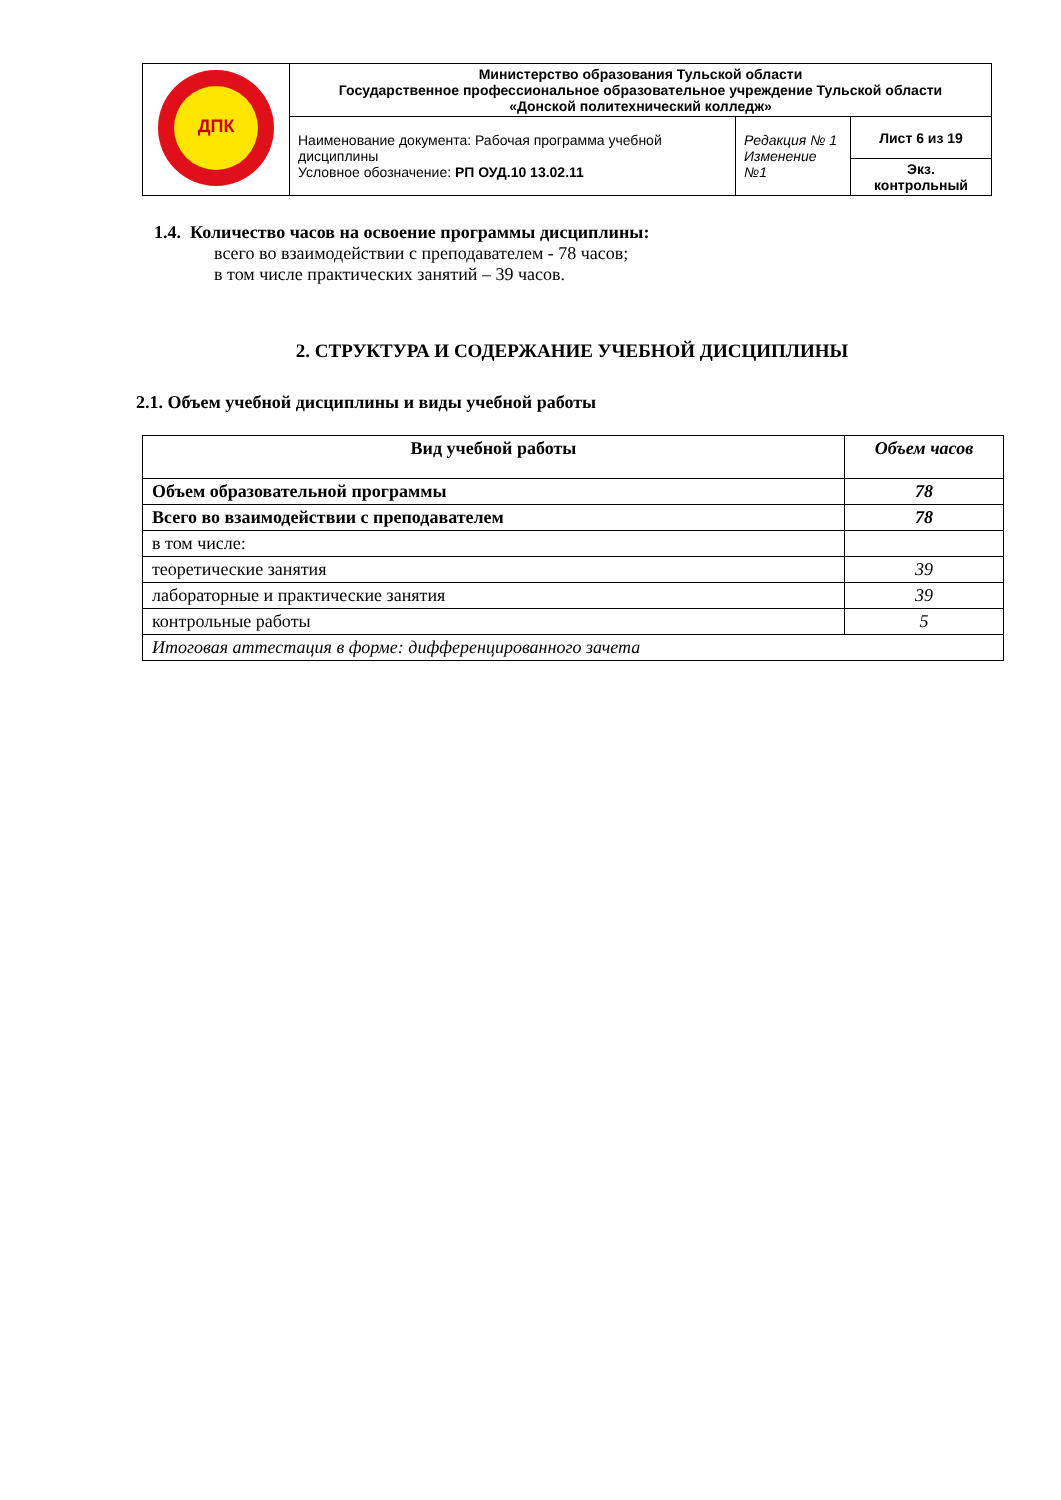| ДПК | Министерство образования Тульской области Государственное профессиональное образовательное учреждение Тульской области «Донской политехнический колледж» | | |
| | Наименование документа: Рабочая программа учебной дисциплины Условное обозначение: РП ОУД.10 13.02.11 | Редакция № 1 Изменение №1 | Лист 6 из 19 |
| | | | Экз. контрольный |
1.4. Количество часов на освоение программы дисциплины:
всего во взаимодействии с преподавателем - 78 часов;
в том числе практических занятий – 39 часов.
2. СТРУКТУРА И СОДЕРЖАНИЕ УЧЕБНОЙ ДИСЦИПЛИНЫ
2.1. Объем учебной дисциплины и виды учебной работы
| Вид учебной работы | Объем часов |
| --- | --- |
| Объем образовательной программы | 78 |
| Всего во взаимодействии с преподавателем | 78 |
| в том числе: | |
| теоретические занятия | 39 |
| лабораторные и практические занятия | 39 |
| контрольные работы | 5 |
| Итоговая аттестация в форме: дифференцированного зачета | |